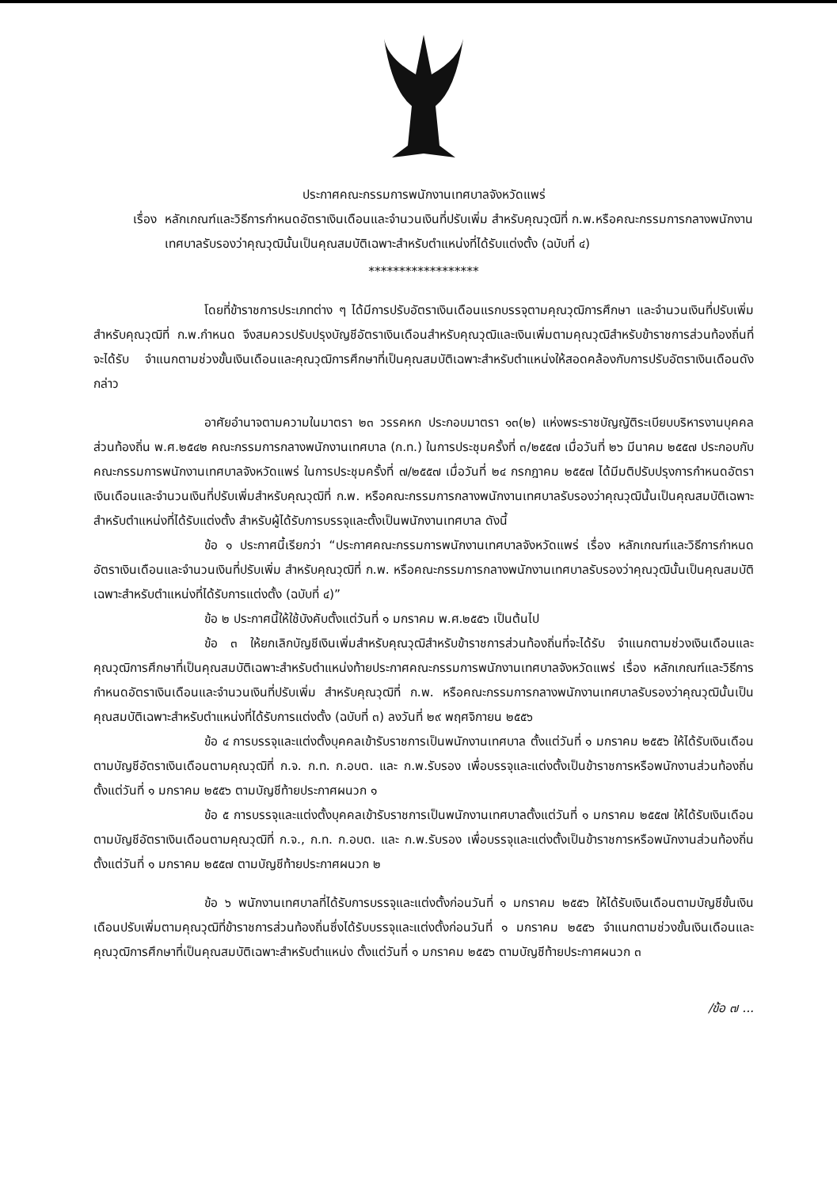ประกาศคณะกรรมการพนักงานเทศบาลจังหวัดแพร่
เรื่อง หลักเกณฑ์และวิธีการกำหนดอัตราเงินเดือนและจำนวนเงินที่ปรับเพิ่ม สำหรับคุณวุฒิที่ ก.พ.หรือคณะกรรมการกลางพนักงานเทศบาลรับรองว่าคุณวุฒินั้นเป็นคุณสมบัติเฉพาะสำหรับตำแหน่งที่ได้รับแต่งตั้ง (ฉบับที่ ๔)
******************
โดยที่ข้าราชการประเภทต่าง ๆ ได้มีการปรับอัตราเงินเดือนแรกบรรจุตามคุณวุฒิการศึกษา และจำนวนเงินที่ปรับเพิ่มสำหรับคุณวุฒิที่ ก.พ.กำหนด จึงสมควรปรับปรุงบัญชีอัตราเงินเดือนสำหรับคุณวุฒิและเงินเพิ่มตามคุณวุฒิสำหรับข้าราชการส่วนท้องถิ่นที่จะได้รับ จำแนกตามช่วงขั้นเงินเดือนและคุณวุฒิการศึกษาที่เป็นคุณสมบัติเฉพาะสำหรับตำแหน่งให้สอดคล้องกับการปรับอัตราเงินเดือนดังกล่าว
อาศัยอำนาจตามความในมาตรา ๒๓ วรรคหก ประกอบมาตรา ๑๓(๒) แห่งพระราชบัญญัติระเบียบบริหารงานบุคคลส่วนท้องถิ่น พ.ศ.๒๕๔๒ คณะกรรมการกลางพนักงานเทศบาล (ก.ท.) ในการประชุมครั้งที่ ๓/๒๕๕๗ เมื่อวันที่ ๒๖ มีนาคม ๒๕๕๗ ประกอบกับคณะกรรมการพนักงานเทศบาลจังหวัดแพร่ ในการประชุมครั้งที่ ๗/๒๕๕๗ เมื่อวันที่ ๒๔ กรกฎาคม ๒๕๕๗ ได้มีมติปรับปรุงการกำหนดอัตราเงินเดือนและจำนวนเงินที่ปรับเพิ่มสำหรับคุณวุฒิที่ ก.พ. หรือคณะกรรมการกลางพนักงานเทศบาลรับรองว่าคุณวุฒินั้นเป็นคุณสมบัติเฉพาะสำหรับตำแหน่งที่ได้รับแต่งตั้ง สำหรับผู้ได้รับการบรรจุและตั้งเป็นพนักงานเทศบาล ดังนี้
ข้อ ๑ ประกาศนี้เรียกว่า “ประกาศคณะกรรมการพนักงานเทศบาลจังหวัดแพร่ เรื่อง หลักเกณฑ์และวิธีการกำหนดอัตราเงินเดือนและจำนวนเงินที่ปรับเพิ่ม สำหรับคุณวุฒิที่ ก.พ. หรือคณะกรรมการกลางพนักงานเทศบาลรับรองว่าคุณวุฒินั้นเป็นคุณสมบัติเฉพาะสำหรับตำแหน่งที่ได้รับการแต่งตั้ง (ฉบับที่ ๔)”
ข้อ ๒ ประกาศนี้ให้ใช้บังคับตั้งแต่วันที่ ๑ มกราคม พ.ศ.๒๕๕๖ เป็นต้นไป
ข้อ ๓ ให้ยกเลิกบัญชีเงินเพิ่มสำหรับคุณวุฒิสำหรับข้าราชการส่วนท้องถิ่นที่จะได้รับ จำแนกตามช่วงเงินเดือนและคุณวุฒิการศึกษาที่เป็นคุณสมบัติเฉพาะสำหรับตำแหน่งท้ายประกาศคณะกรรมการพนักงานเทศบาลจังหวัดแพร่ เรื่อง หลักเกณฑ์และวิธีการกำหนดอัตราเงินเดือนและจำนวนเงินที่ปรับเพิ่ม สำหรับคุณวุฒิที่ ก.พ. หรือคณะกรรมการกลางพนักงานเทศบาลรับรองว่าคุณวุฒินั้นเป็นคุณสมบัติเฉพาะสำหรับตำแหน่งที่ได้รับการแต่งตั้ง (ฉบับที่ ๓) ลงวันที่ ๒๙ พฤศจิกายน ๒๕๕๖
ข้อ ๔ การบรรจุและแต่งตั้งบุคคลเข้ารับราชการเป็นพนักงานเทศบาล ตั้งแต่วันที่ ๑ มกราคม ๒๕๕๖ ให้ได้รับเงินเดือนตามบัญชีอัตราเงินเดือนตามคุณวุฒิที่ ก.จ. ก.ท. ก.อบต. และ ก.พ.รับรอง เพื่อบรรจุและแต่งตั้งเป็นข้าราชการหรือพนักงานส่วนท้องถิ่น ตั้งแต่วันที่ ๑ มกราคม ๒๕๕๖ ตามบัญชีท้ายประกาศผนวก ๑
ข้อ ๕ การบรรจุและแต่งตั้งบุคคลเข้ารับราชการเป็นพนักงานเทศบาลตั้งแต่วันที่ ๑ มกราคม ๒๕๕๗ ให้ได้รับเงินเดือนตามบัญชีอัตราเงินเดือนตามคุณวุฒิที่ ก.จ., ก.ท. ก.อบต. และ ก.พ.รับรอง เพื่อบรรจุและแต่งตั้งเป็นข้าราชการหรือพนักงานส่วนท้องถิ่น ตั้งแต่วันที่ ๑ มกราคม ๒๕๕๗ ตามบัญชีท้ายประกาศผนวก ๒
ข้อ ๖ พนักงานเทศบาลที่ได้รับการบรรจุและแต่งตั้งก่อนวันที่ ๑ มกราคม ๒๕๕๖ ให้ได้รับเงินเดือนตามบัญชีขั้นเงินเดือนปรับเพิ่มตามคุณวุฒิที่ข้าราชการส่วนท้องถิ่นซึ่งได้รับบรรจุและแต่งตั้งก่อนวันที่ ๑ มกราคม ๒๕๕๖ จำแนกตามช่วงขั้นเงินเดือนและคุณวุฒิการศึกษาที่เป็นคุณสมบัติเฉพาะสำหรับตำแหน่ง ตั้งแต่วันที่ ๑ มกราคม ๒๕๕๖ ตามบัญชีท้ายประกาศผนวก ๓
/ข้อ ๗ ...